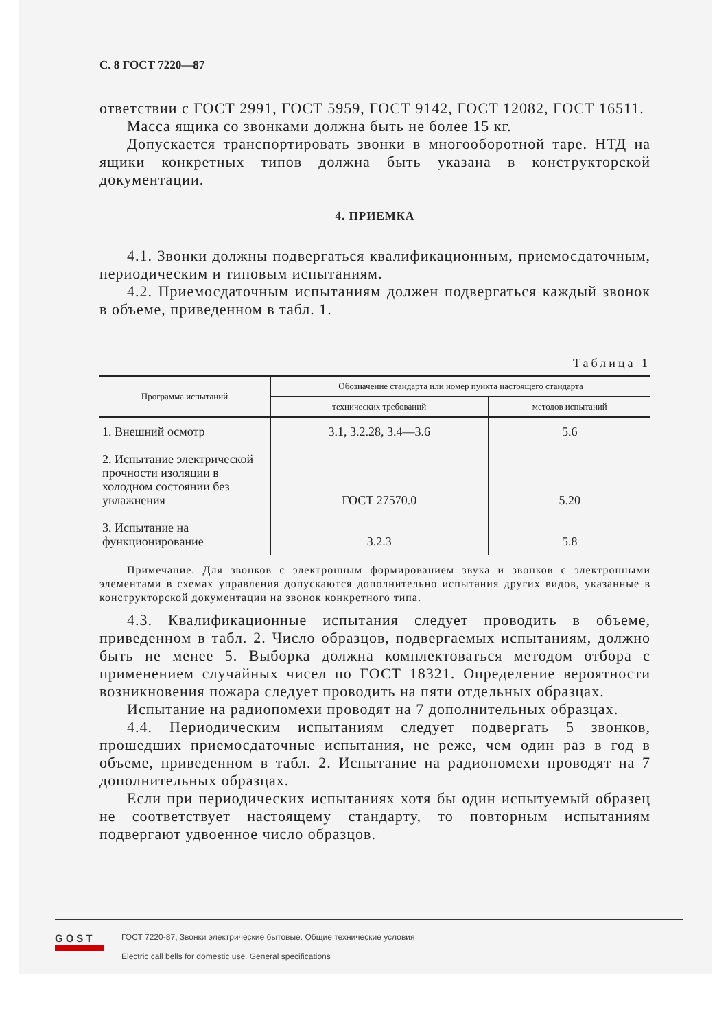С. 8 ГОСТ 7220—87
ответствии с ГОСТ 2991, ГОСТ 5959, ГОСТ 9142, ГОСТ 12082, ГОСТ 16511.
Масса ящика со звонками должна быть не более 15 кг.
Допускается транспортировать звонки в многооборотной таре. НТД на ящики конкретных типов должна быть указана в конструкторской документации.
4. ПРИЕМКА
4.1. Звонки должны подвергаться квалификационным, приемосдаточным, периодическим и типовым испытаниям.
4.2. Приемосдаточным испытаниям должен подвергаться каждый звонок в объеме, приведенном в табл. 1.
Таблица 1
| Программа испытаний | Обозначение стандарта или номер пункта настоящего стандарта | |
| --- | --- | --- |
| | технических требований | методов испытаний |
| 1. Внешний осмотр | 3.1, 3.2.28, 3.4—3.6 | 5.6 |
| 2. Испытание электрической прочности изоляции в холодном состоянии без увлажнения | ГОСТ 27570.0 | 5.20 |
| 3. Испытание на функционирование | 3.2.3 | 5.8 |
Примечание. Для звонков с электронным формированием звука и звонков с электронными элементами в схемах управления допускаются дополнительно испытания других видов, указанные в конструкторской документации на звонок конкретного типа.
4.3. Квалификационные испытания следует проводить в объеме, приведенном в табл. 2. Число образцов, подвергаемых испытаниям, должно быть не менее 5. Выборка должна комплектоваться методом отбора с применением случайных чисел по ГОСТ 18321. Определение вероятности возникновения пожара следует проводить на пяти отдельных образцах.
Испытание на радиопомехи проводят на 7 дополнительных образцах.
4.4. Периодическим испытаниям следует подвергать 5 звонков, прошедших приемосдаточные испытания, не реже, чем один раз в год в объеме, приведенном в табл. 2. Испытание на радиопомехи проводят на 7 дополнительных образцах.
Если при периодических испытаниях хотя бы один испытуемый образец не соответствует настоящему стандарту, то повторным испытаниям подвергают удвоенное число образцов.
GOST
ГОСТ 7220-87, Звонки электрические бытовые. Общие технические условия
Electric call bells for domestic use. General specifications